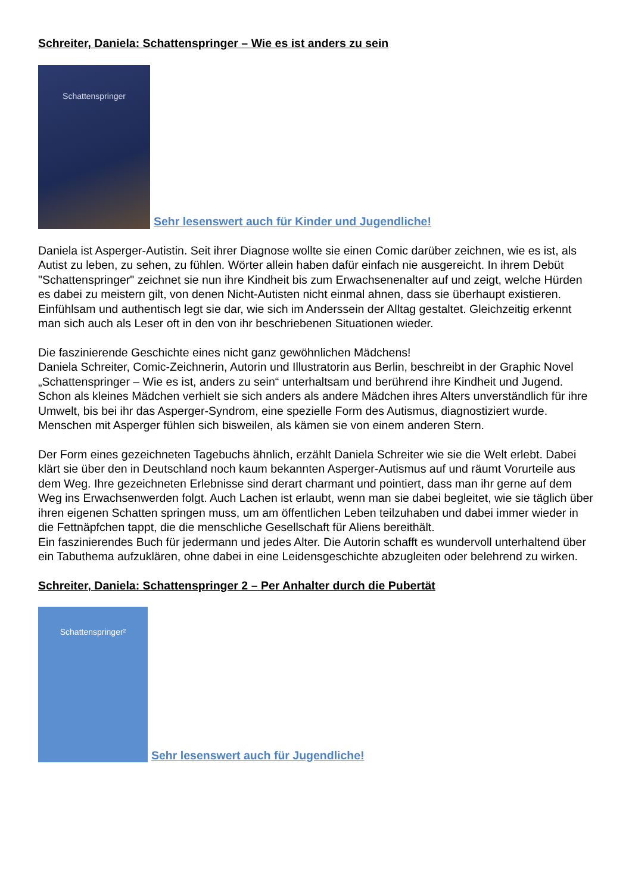Schreiter, Daniela: Schattenspringer – Wie es ist anders zu sein
Schattenspringer
Sehr lesenswert auch für Kinder und Jugendliche!
Daniela ist Asperger-Autistin. Seit ihrer Diagnose wollte sie einen Comic darüber zeichnen, wie es ist, als Autist zu leben, zu sehen, zu fühlen. Wörter allein haben dafür einfach nie ausgereicht. In ihrem Debüt "Schattenspringer" zeichnet sie nun ihre Kindheit bis zum Erwachsenenalter auf und zeigt, welche Hürden es dabei zu meistern gilt, von denen Nicht-Autisten nicht einmal ahnen, dass sie überhaupt existieren. Einfühlsam und authentisch legt sie dar, wie sich im Anderssein der Alltag gestaltet. Gleichzeitig erkennt man sich auch als Leser oft in den von ihr beschriebenen Situationen wieder.
Die faszinierende Geschichte eines nicht ganz gewöhnlichen Mädchens!
Daniela Schreiter, Comic-Zeichnerin, Autorin und Illustratorin aus Berlin, beschreibt in der Graphic Novel „Schattenspringer – Wie es ist, anders zu sein“ unterhaltsam und berührend ihre Kindheit und Jugend. Schon als kleines Mädchen verhielt sie sich anders als andere Mädchen ihres Alters unverständlich für ihre Umwelt, bis bei ihr das Asperger-Syndrom, eine spezielle Form des Autismus, diagnostiziert wurde. Menschen mit Asperger fühlen sich bisweilen, als kämen sie von einem anderen Stern.
Der Form eines gezeichneten Tagebuchs ähnlich, erzählt Daniela Schreiter wie sie die Welt erlebt. Dabei klärt sie über den in Deutschland noch kaum bekannten Asperger-Autismus auf und räumt Vorurteile aus dem Weg. Ihre gezeichneten Erlebnisse sind derart charmant und pointiert, dass man ihr gerne auf dem Weg ins Erwachsenwerden folgt. Auch Lachen ist erlaubt, wenn man sie dabei begleitet, wie sie täglich über ihren eigenen Schatten springen muss, um am öffentlichen Leben teilzuhaben und dabei immer wieder in die Fettnäpfchen tappt, die die menschliche Gesellschaft für Aliens bereithält.
Ein faszinierendes Buch für jedermann und jedes Alter. Die Autorin schafft es wundervoll unterhaltend über ein Tabuthema aufzuklären, ohne dabei in eine Leidensgeschichte abzugleiten oder belehrend zu wirken.
Schreiter, Daniela: Schattenspringer 2 – Per Anhalter durch die Pubertät
Schattenspringer²
Sehr lesenswert auch für Jugendliche!